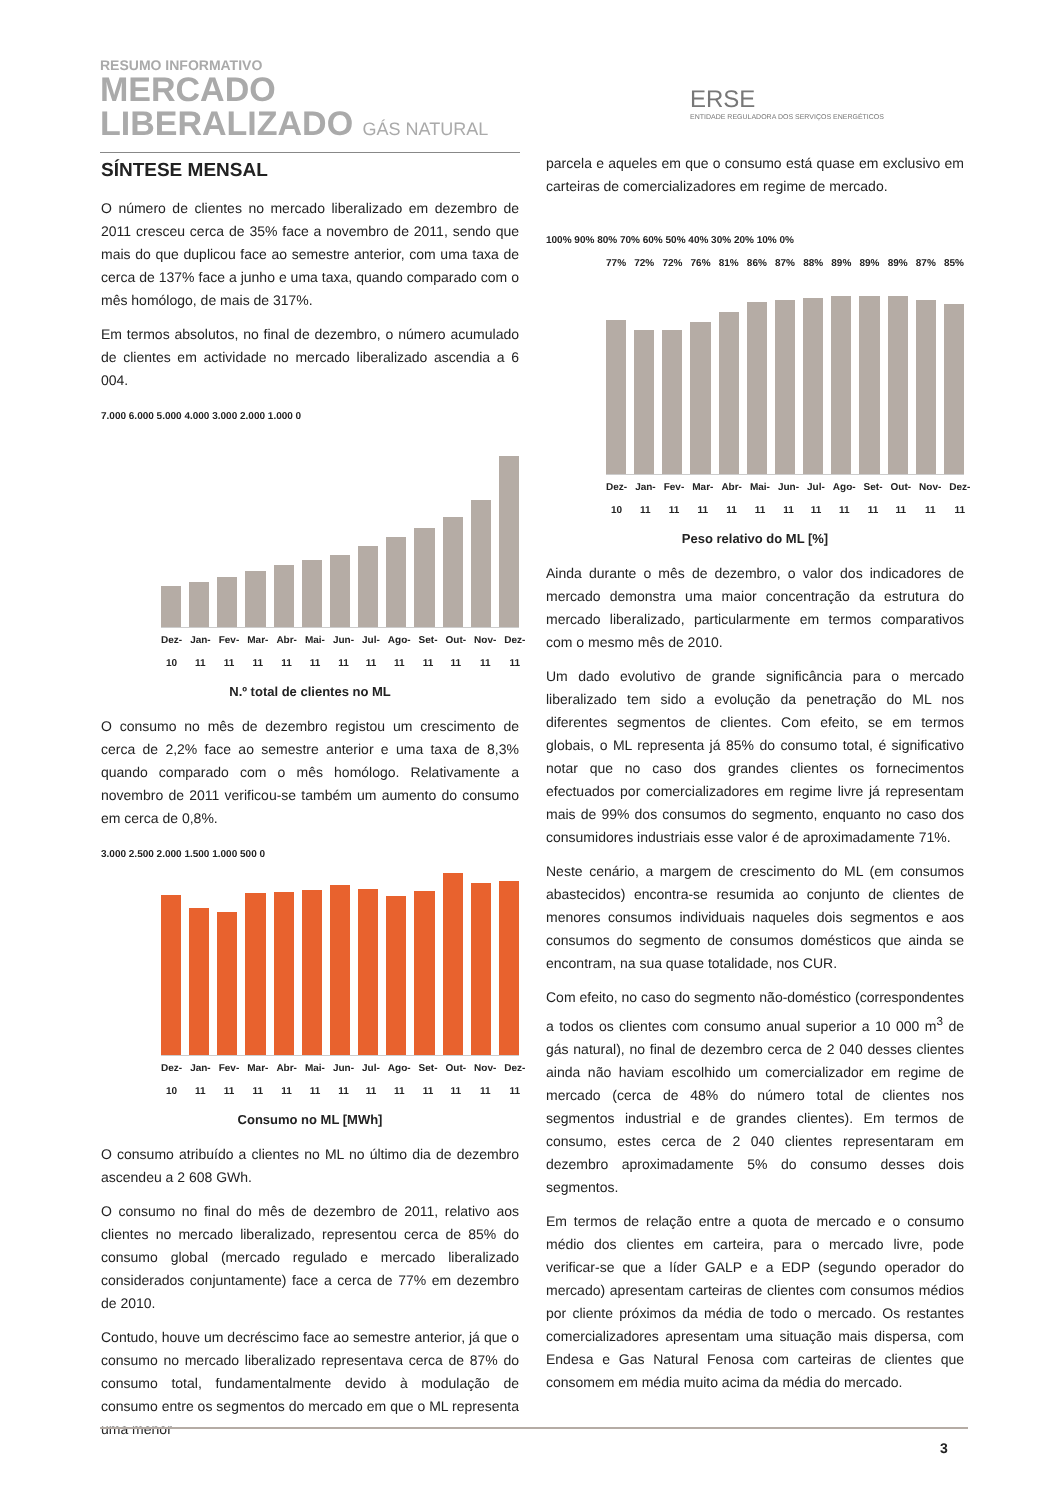RESUMO INFORMATIVO
MERCADO
LIBERALIZADO GÁS NATURAL
ERSE
ENTIDADE REGULADORA DOS SERVIÇOS ENERGÉTICOS
SÍNTESE MENSAL
O número de clientes no mercado liberalizado em dezembro de 2011 cresceu cerca de 35% face a novembro de 2011, sendo que mais do que duplicou face ao semestre anterior, com uma taxa de cerca de 137% face a junho e uma taxa, quando comparado com o mês homólogo, de mais de 317%.
Em termos absolutos, no final de dezembro, o número acumulado de clientes em actividade no mercado liberalizado ascendia a 6 004.
7.000 6.000 5.000 4.000 3.000 2.000 1.000 0
Dez-10 Jan-11 Fev-11 Mar-11 Abr-11 Mai-11 Jun-11 Jul-11 Ago-11 Set-11 Out-11 Nov-11 Dez-11
N.º total de clientes no ML
O consumo no mês de dezembro registou um crescimento de cerca de 2,2% face ao semestre anterior e uma taxa de 8,3% quando comparado com o mês homólogo. Relativamente a novembro de 2011 verificou-se também um aumento do consumo em cerca de 0,8%.
3.000 2.500 2.000 1.500 1.000 500 0
Dez-10 Jan-11 Fev-11 Mar-11 Abr-11 Mai-11 Jun-11 Jul-11 Ago-11 Set-11 Out-11 Nov-11 Dez-11
Consumo no ML [MWh]
O consumo atribuído a clientes no ML no último dia de dezembro ascendeu a 2 608 GWh.
O consumo no final do mês de dezembro de 2011, relativo aos clientes no mercado liberalizado, representou cerca de 85% do consumo global (mercado regulado e mercado liberalizado considerados conjuntamente) face a cerca de 77% em dezembro de 2010.
Contudo, houve um decréscimo face ao semestre anterior, já que o consumo no mercado liberalizado representava cerca de 87% do consumo total, fundamentalmente devido à modulação de consumo entre os segmentos do mercado em que o ML representa uma menor
parcela e aqueles em que o consumo está quase em exclusivo em carteiras de comercializadores em regime de mercado.
100% 90% 80% 70% 60% 50% 40% 30% 20% 10% 0%
77% 72% 72% 76% 81% 86% 87% 88% 89% 89% 89% 87% 85%
Dez-10 Jan-11 Fev-11 Mar-11 Abr-11 Mai-11 Jun-11 Jul-11 Ago-11 Set-11 Out-11 Nov-11 Dez-11
Peso relativo do ML [%]
Ainda durante o mês de dezembro, o valor dos indicadores de mercado demonstra uma maior concentração da estrutura do mercado liberalizado, particularmente em termos comparativos com o mesmo mês de 2010.
Um dado evolutivo de grande significância para o mercado liberalizado tem sido a evolução da penetração do ML nos diferentes segmentos de clientes. Com efeito, se em termos globais, o ML representa já 85% do consumo total, é significativo notar que no caso dos grandes clientes os fornecimentos efectuados por comercializadores em regime livre já representam mais de 99% dos consumos do segmento, enquanto no caso dos consumidores industriais esse valor é de aproximadamente 71%.
Neste cenário, a margem de crescimento do ML (em consumos abastecidos) encontra-se resumida ao conjunto de clientes de menores consumos individuais naqueles dois segmentos e aos consumos do segmento de consumos domésticos que ainda se encontram, na sua quase totalidade, nos CUR.
Com efeito, no caso do segmento não-doméstico (correspondentes a todos os clientes com consumo anual superior a 10 000 m<sup>3</sup> de gás natural), no final de dezembro cerca de 2 040 desses clientes ainda não haviam escolhido um comercializador em regime de mercado (cerca de 48% do número total de clientes nos segmentos industrial e de grandes clientes). Em termos de consumo, estes cerca de 2 040 clientes representaram em dezembro aproximadamente 5% do consumo desses dois segmentos.
Em termos de relação entre a quota de mercado e o consumo médio dos clientes em carteira, para o mercado livre, pode verificar-se que a líder GALP e a EDP (segundo operador do mercado) apresentam carteiras de clientes com consumos médios por cliente próximos da média de todo o mercado. Os restantes comercializadores apresentam uma situação mais dispersa, com Endesa e Gas Natural Fenosa com carteiras de clientes que consomem em média muito acima da média do mercado.
3